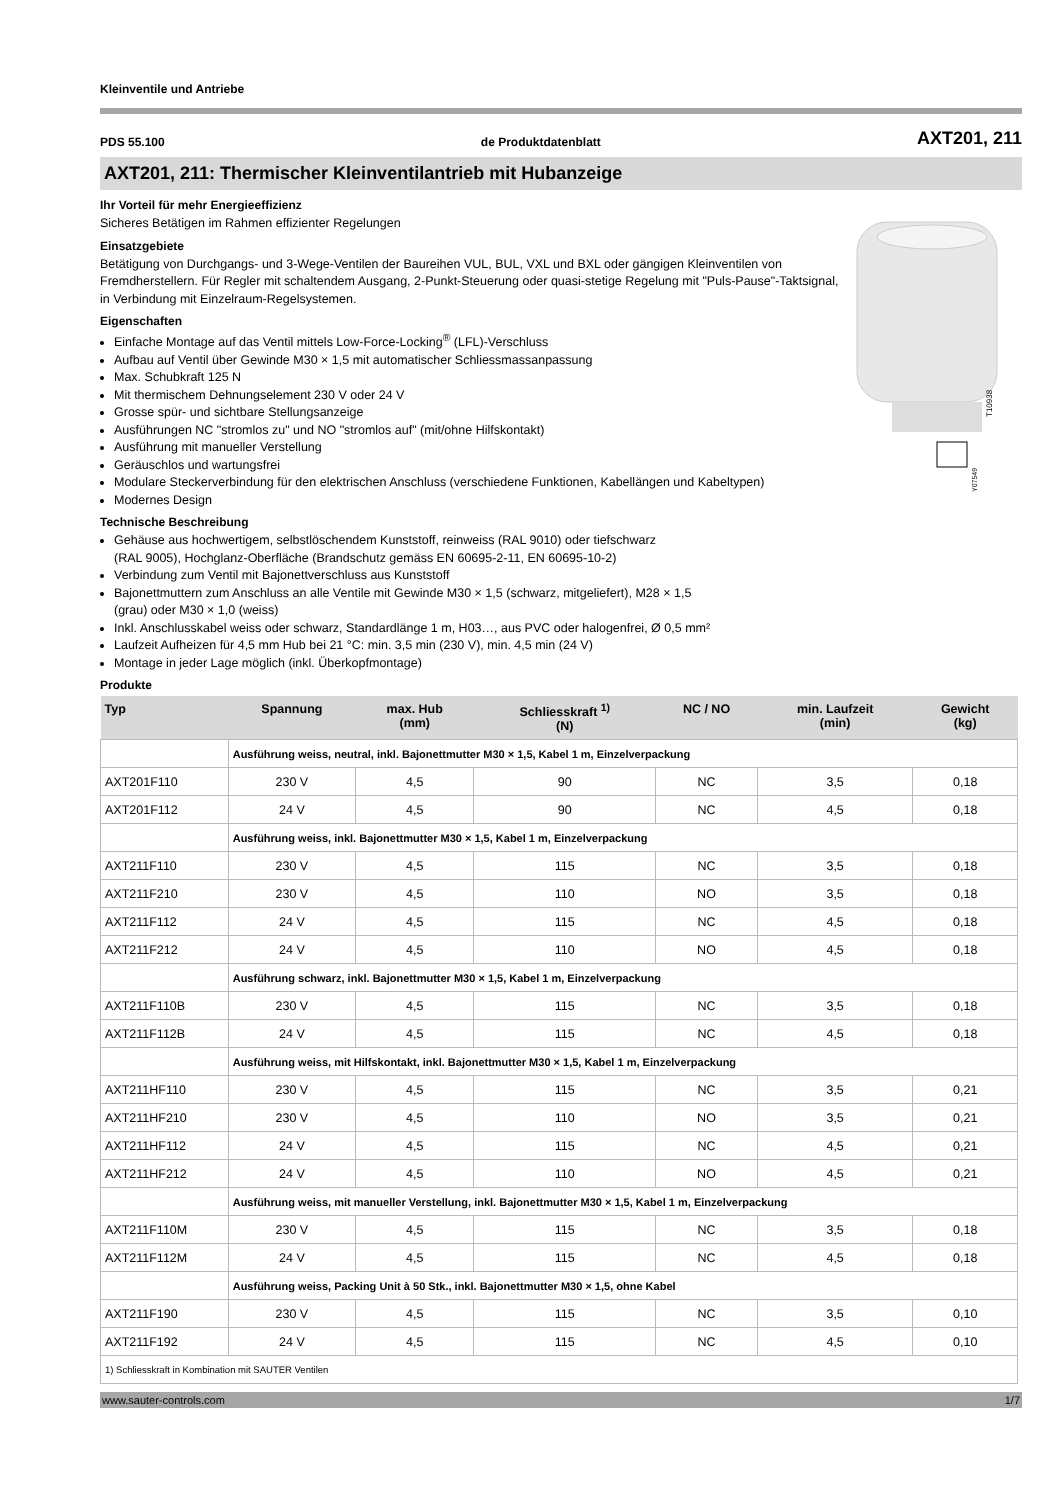Kleinventile und Antriebe
PDS 55.100 de Produktdatenblatt AXT201, 211
AXT201, 211: Thermischer Kleinventilantrieb mit Hubanzeige
T10938
Y07549
Ihr Vorteil für mehr Energieeffizienz
Sicheres Betätigen im Rahmen effizienter Regelungen
Einsatzgebiete
Betätigung von Durchgangs- und 3-Wege-Ventilen der Baureihen VUL, BUL, VXL und BXL oder gängigen Kleinventilen von Fremdherstellern. Für Regler mit schaltendem Ausgang, 2-Punkt-Steuerung oder quasi-stetige Regelung mit "Puls-Pause"-Taktsignal, in Verbindung mit Einzelraum-Regelsystemen.
Eigenschaften
Einfache Montage auf das Ventil mittels Low-Force-Locking<sup>®</sup> (LFL)-Verschluss
Aufbau auf Ventil über Gewinde M30 × 1,5 mit automatischer Schliessmassanpassung
Max. Schubkraft 125 N
Mit thermischem Dehnungselement 230 V oder 24 V
Grosse spür- und sichtbare Stellungsanzeige
Ausführungen NC "stromlos zu" und NO "stromlos auf" (mit/ohne Hilfskontakt)
Ausführung mit manueller Verstellung
Geräuschlos und wartungsfrei
Modulare Steckerverbindung für den elektrischen Anschluss (verschiedene Funktionen, Kabellängen und Kabeltypen)
Modernes Design
Technische Beschreibung
Gehäuse aus hochwertigem, selbstlöschendem Kunststoff, reinweiss (RAL 9010) oder tiefschwarz
(RAL 9005), Hochglanz-Oberfläche (Brandschutz gemäss EN 60695-2-11, EN 60695-10-2)
Verbindung zum Ventil mit Bajonettverschluss aus Kunststoff
Bajonettmuttern zum Anschluss an alle Ventile mit Gewinde M30 × 1,5 (schwarz, mitgeliefert), M28 × 1,5
(grau) oder M30 × 1,0 (weiss)
Inkl. Anschlusskabel weiss oder schwarz, Standardlänge 1 m, H03…, aus PVC oder halogenfrei, Ø 0,5 mm²
Laufzeit Aufheizen für 4,5 mm Hub bei 21 °C: min. 3,5 min (230 V), min. 4,5 min (24 V)
Montage in jeder Lage möglich (inkl. Überkopfmontage)
Produkte
| Typ | Spannung | max. Hub (mm) | Schliesskraft <sup>1)</sup> (N) | NC / NO | min. Laufzeit (min) | Gewicht (kg) |
| --- | --- | --- | --- | --- | --- | --- |
| | Ausführung weiss, neutral, inkl. Bajonettmutter M30 × 1,5, Kabel 1 m, Einzelverpackung | | | | | |
| AXT201F110 | 230 V | 4,5 | 90 | NC | 3,5 | 0,18 |
| AXT201F112 | 24 V | 4,5 | 90 | NC | 4,5 | 0,18 |
| | Ausführung weiss, inkl. Bajonettmutter M30 × 1,5, Kabel 1 m, Einzelverpackung | | | | | |
| AXT211F110 | 230 V | 4,5 | 115 | NC | 3,5 | 0,18 |
| AXT211F210 | 230 V | 4,5 | 110 | NO | 3,5 | 0,18 |
| AXT211F112 | 24 V | 4,5 | 115 | NC | 4,5 | 0,18 |
| AXT211F212 | 24 V | 4,5 | 110 | NO | 4,5 | 0,18 |
| | Ausführung schwarz, inkl. Bajonettmutter M30 × 1,5, Kabel 1 m, Einzelverpackung | | | | | |
| AXT211F110B | 230 V | 4,5 | 115 | NC | 3,5 | 0,18 |
| AXT211F112B | 24 V | 4,5 | 115 | NC | 4,5 | 0,18 |
| | Ausführung weiss, mit Hilfskontakt, inkl. Bajonettmutter M30 × 1,5, Kabel 1 m, Einzelverpackung | | | | | |
| AXT211HF110 | 230 V | 4,5 | 115 | NC | 3,5 | 0,21 |
| AXT211HF210 | 230 V | 4,5 | 110 | NO | 3,5 | 0,21 |
| AXT211HF112 | 24 V | 4,5 | 115 | NC | 4,5 | 0,21 |
| AXT211HF212 | 24 V | 4,5 | 110 | NO | 4,5 | 0,21 |
| | Ausführung weiss, mit manueller Verstellung, inkl. Bajonettmutter M30 × 1,5, Kabel 1 m, Einzelverpackung | | | | | |
| AXT211F110M | 230 V | 4,5 | 115 | NC | 3,5 | 0,18 |
| AXT211F112M | 24 V | 4,5 | 115 | NC | 4,5 | 0,18 |
| | Ausführung weiss, Packing Unit à 50 Stk., inkl. Bajonettmutter M30 × 1,5, ohne Kabel | | | | | |
| AXT211F190 | 230 V | 4,5 | 115 | NC | 3,5 | 0,10 |
| AXT211F192 | 24 V | 4,5 | 115 | NC | 4,5 | 0,10 |
| 1) Schliesskraft in Kombination mit SAUTER Ventilen | | | | | | |
www.sauter-controls.com 1/7